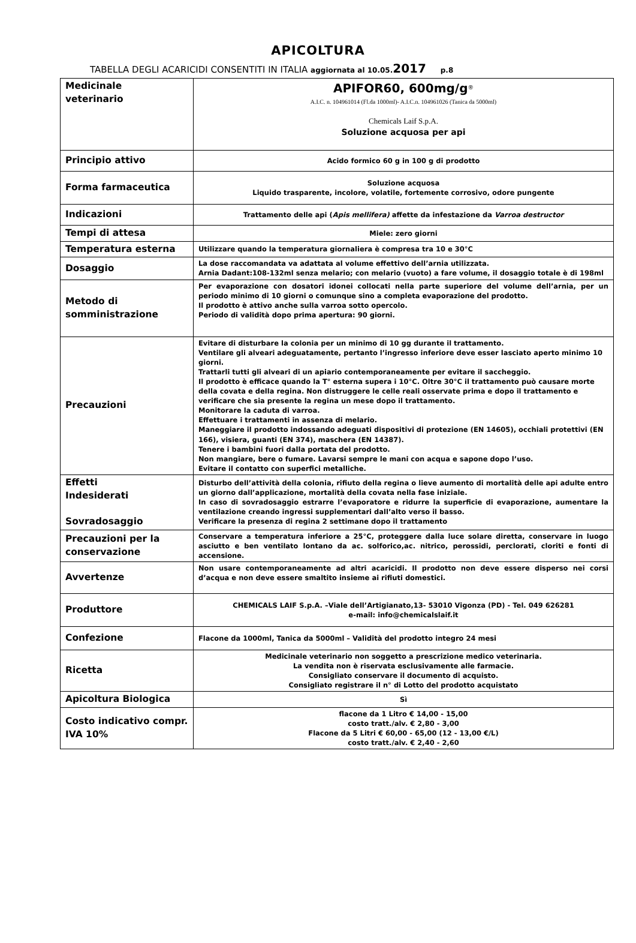APICOLTURA
TABELLA DEGLI ACARICIDI CONSENTITI IN ITALIA aggiornata al 10.05. 2017 p.8
| Medicinale veterinario | APIFOR60, 600mg/g<sup>®</sup> A.I.C. n. 104961014 (Fl.da 1000ml)- A.I.C.n. 104961026 (Tanica da 5000ml) Chemicals Laif S.p.A. Soluzione acquosa per api |
| Principio attivo | Acido formico 60 g in 100 g di prodotto |
| Forma farmaceutica | Soluzione acquosa Liquido trasparente, incolore, volatile, fortemente corrosivo, odore pungente |
| Indicazioni | Trattamento delle api ( Apis mellifera) affette da infestazione da Varroa destructor |
| Tempi di attesa | Miele: zero giorni |
| Temperatura esterna | Utilizzare quando la temperatura giornaliera è compresa tra 10 e 30°C |
| Dosaggio | La dose raccomandata va adattata al volume effettivo dell’arnia utilizzata. Arnia Dadant:108-132ml senza melario; con melario (vuoto) a fare volume, il dosaggio totale è di 198ml |
| Metodo di somministrazione | Per evaporazione con dosatori idonei collocati nella parte superiore del volume dell’arnia, per un periodo minimo di 10 giorni o comunque sino a completa evaporazione del prodotto. Il prodotto è attivo anche sulla varroa sotto opercolo. Periodo di validità dopo prima apertura: 90 giorni. |
| Precauzioni | Evitare di disturbare la colonia per un minimo di 10 gg durante il trattamento. Ventilare gli alveari adeguatamente, pertanto l’ingresso inferiore deve esser lasciato aperto minimo 10 giorni. Trattarli tutti gli alveari di un apiario contemporaneamente per evitare il saccheggio. Il prodotto è efficace quando la T° esterna supera i 10°C. Oltre 30°C il trattamento può causare morte della covata e della regina. Non distruggere le celle reali osservate prima e dopo il trattamento e verificare che sia presente la regina un mese dopo il trattamento. Monitorare la caduta di varroa. Effettuare i trattamenti in assenza di melario. Maneggiare il prodotto indossando adeguati dispositivi di protezione (EN 14605), occhiali protettivi (EN 166), visiera, guanti (EN 374), maschera (EN 14387). Tenere i bambini fuori dalla portata del prodotto. Non mangiare, bere o fumare. Lavarsi sempre le mani con acqua e sapone dopo l’uso. Evitare il contatto con superfici metalliche. |
| Effetti Indesiderati Sovradosaggio | Disturbo dell’attività della colonia, rifiuto della regina o lieve aumento di mortalità delle api adulte entro un giorno dall’applicazione, mortalità della covata nella fase iniziale. In caso di sovradosaggio estrarre l’evaporatore e ridurre la superficie di evaporazione, aumentare la ventilazione creando ingressi supplementari dall’alto verso il basso. Verificare la presenza di regina 2 settimane dopo il trattamento |
| Precauzioni per la conservazione | Conservare a temperatura inferiore a 25°C, proteggere dalla luce solare diretta, conservare in luogo asciutto e ben ventilato lontano da ac. solforico,ac. nitrico, perossidi, perclorati, cloriti e fonti di accensione. |
| Avvertenze | Non usare contemporaneamente ad altri acaricidi. Il prodotto non deve essere disperso nei corsi d’acqua e non deve essere smaltito insieme ai rifiuti domestici. |
| Produttore | CHEMICALS LAIF S.p.A. –Viale dell’Artigianato,13- 53010 Vigonza (PD) - Tel. 049 626281 e-mail: info@chemicalslaif.it |
| Confezione | Flacone da 1000ml, Tanica da 5000ml – Validità del prodotto integro 24 mesi |
| Ricetta | Medicinale veterinario non soggetto a prescrizione medico veterinaria. La vendita non è riservata esclusivamente alle farmacie. Consigliato conservare il documento di acquisto. Consigliato registrare il n° di Lotto del prodotto acquistato |
| Apicoltura Biologica | Sì |
| Costo indicativo compr. IVA 10% | flacone da 1 Litro € 14,00 - 15,00 costo tratt./alv. € 2,80 - 3,00 Flacone da 5 Litri € 60,00 - 65,00 (12 - 13,00 €/L) costo tratt./alv. € 2,40 - 2,60 |